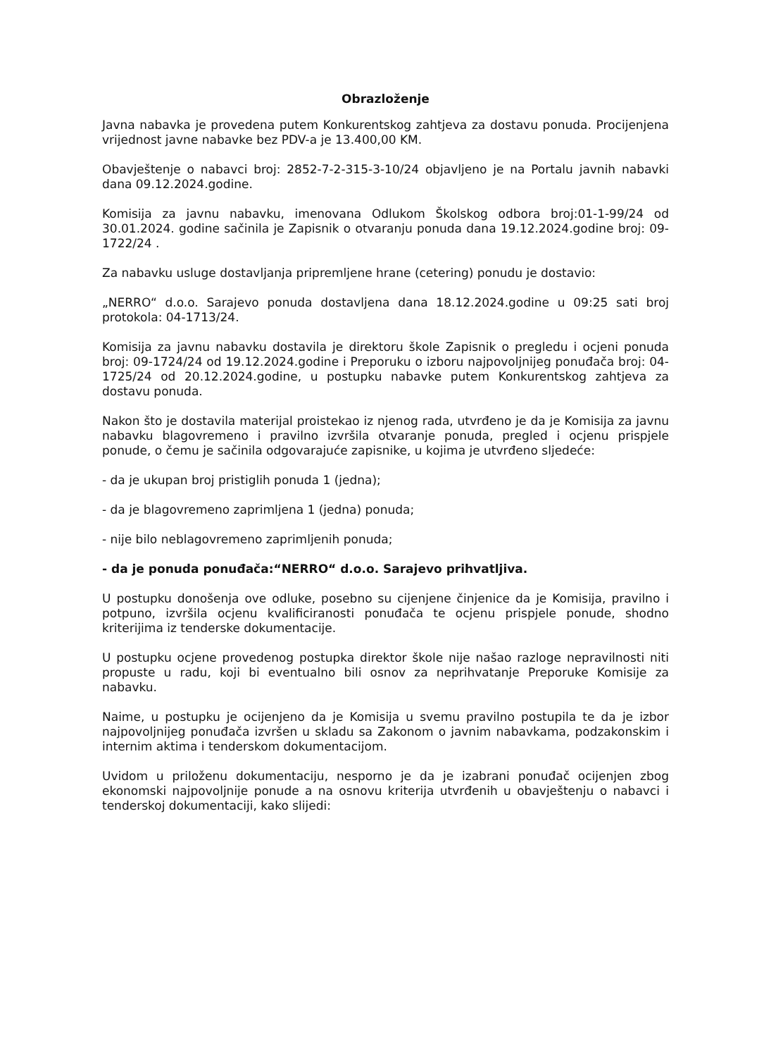Obrazloženje
Javna nabavka je provedena putem Konkurentskog zahtjeva za dostavu ponuda. Procijenjena vrijednost javne nabavke bez PDV-a je 13.400,00 KM.
Obavještenje o nabavci broj: 2852-7-2-315-3-10/24 objavljeno je na Portalu javnih nabavki dana 09.12.2024.godine.
Komisija za javnu nabavku, imenovana Odlukom Školskog odbora broj:01-1-99/24 od 30.01.2024. godine sačinila je Zapisnik o otvaranju ponuda dana 19.12.2024.godine broj: 09-1722/24 .
Za nabavku usluge dostavljanja pripremljene hrane (cetering) ponudu je dostavio:
„NERRO“ d.o.o. Sarajevo ponuda dostavljena dana 18.12.2024.godine u 09:25 sati broj protokola: 04-1713/24.
Komisija za javnu nabavku dostavila je direktoru škole Zapisnik o pregledu i ocjeni ponuda broj: 09-1724/24 od 19.12.2024.godine i Preporuku o izboru najpovoljnijeg ponuđača broj: 04-1725/24 od 20.12.2024.godine, u postupku nabavke putem Konkurentskog zahtjeva za dostavu ponuda.
Nakon što je dostavila materijal proistekao iz njenog rada, utvrđeno je da je Komisija za javnu nabavku blagovremeno i pravilno izvršila otvaranje ponuda, pregled i ocjenu prispjele ponude, o čemu je sačinila odgovarajuće zapisnike, u kojima je utvrđeno sljedeće:
- da je ukupan broj pristiglih ponuda 1 (jedna);
- da je blagovremeno zaprimljena 1 (jedna) ponuda;
- nije bilo neblagovremeno zaprimljenih ponuda;
- da je ponuda ponuđača:“NERRO“ d.o.o. Sarajevo prihvatljiva.
U postupku donošenja ove odluke, posebno su cijenjene činjenice da je Komisija, pravilno i potpuno, izvršila ocjenu kvalificiranosti ponuđača te ocjenu prispjele ponude, shodno kriterijima iz tenderske dokumentacije.
U postupku ocjene provedenog postupka direktor škole nije našao razloge nepravilnosti niti propuste u radu, koji bi eventualno bili osnov za neprihvatanje Preporuke Komisije za nabavku.
Naime, u postupku je ocijenjeno da je Komisija u svemu pravilno postupila te da je izbor najpovoljnijeg ponuđača izvršen u skladu sa Zakonom o javnim nabavkama, podzakonskim i internim aktima i tenderskom dokumentacijom.
Uvidom u priloženu dokumentaciju, nesporno je da je izabrani ponuđač ocijenjen zbog ekonomski najpovoljnije ponude a na osnovu kriterija utvrđenih u obavještenju o nabavci i tenderskoj dokumentaciji, kako slijedi: